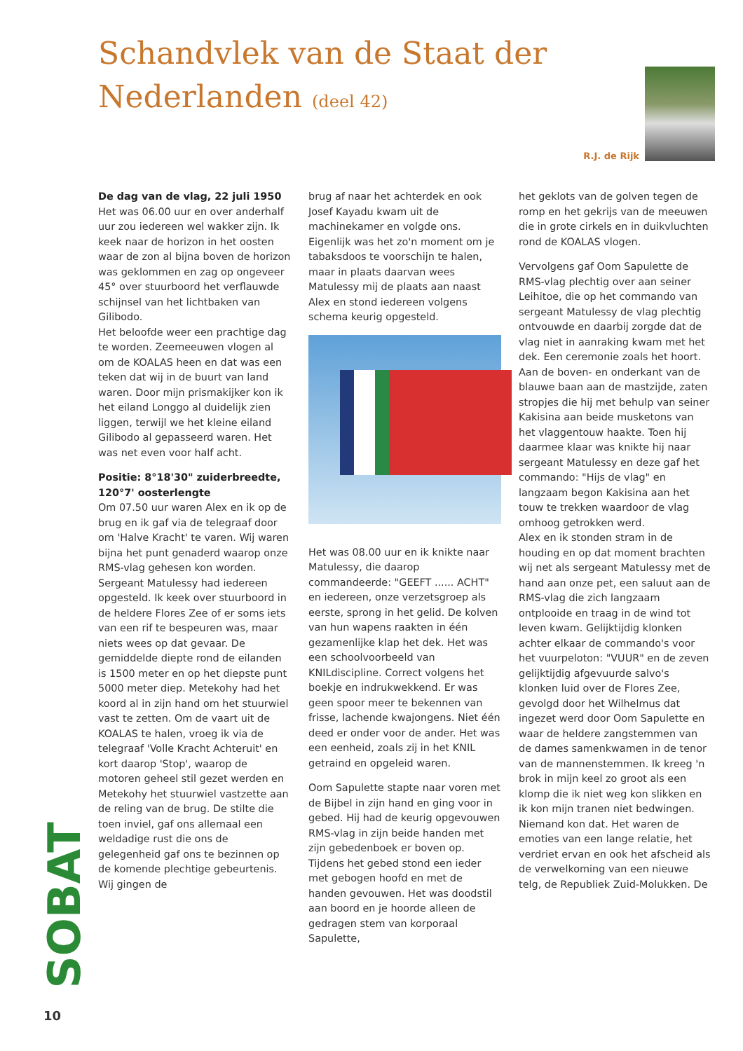Schandvlek van de Staat der
Nederlanden (deel 42)
R.J. de Rijk
De dag van de vlag, 22 juli 1950
Het was 06.00 uur en over anderhalf uur zou iedereen wel wakker zijn. Ik keek naar de horizon in het oosten waar de zon al bijna boven de horizon was geklommen en zag op ongeveer 45° over stuurboord het verflauwde schijnsel van het lichtbaken van Gilibodo.
Het beloofde weer een prachtige dag te worden. Zeemeeuwen vlogen al om de KOALAS heen en dat was een teken dat wij in de buurt van land waren. Door mijn prismakijker kon ik het eiland Longgo al duidelijk zien liggen, terwijl we het kleine eiland Gilibodo al gepasseerd waren. Het was net even voor half acht.
Positie: 8°18'30" zuiderbreedte, 120°7' oosterlengte
Om 07.50 uur waren Alex en ik op de brug en ik gaf via de telegraaf door om 'Halve Kracht' te varen. Wij waren bijna het punt genaderd waarop onze RMS-vlag gehesen kon worden. Sergeant Matulessy had iedereen opgesteld. Ik keek over stuurboord in de heldere Flores Zee of er soms iets van een rif te bespeuren was, maar niets wees op dat gevaar. De gemiddelde diepte rond de eilanden is 1500 meter en op het diepste punt 5000 meter diep. Metekohy had het koord al in zijn hand om het stuurwiel vast te zetten. Om de vaart uit de KOALAS te halen, vroeg ik via de telegraaf 'Volle Kracht Achteruit' en kort daarop 'Stop', waarop de motoren geheel stil gezet werden en Metekohy het stuurwiel vastzette aan de reling van de brug. De stilte die toen inviel, gaf ons allemaal een weldadige rust die ons de gelegenheid gaf ons te bezinnen op de komende plechtige gebeurtenis. Wij gingen de
brug af naar het achterdek en ook Josef Kayadu kwam uit de machinekamer en volgde ons. Eigenlijk was het zo'n moment om je tabaksdoos te voorschijn te halen, maar in plaats daarvan wees Matulessy mij de plaats aan naast Alex en stond iedereen volgens schema keurig opgesteld.
Het was 08.00 uur en ik knikte naar Matulessy, die daarop commandeerde: "GEEFT ...... ACHT" en iedereen, onze verzetsgroep als eerste, sprong in het gelid. De kolven van hun wapens raakten in één gezamenlijke klap het dek. Het was een schoolvoorbeeld van KNILdiscipline. Correct volgens het boekje en indrukwekkend. Er was geen spoor meer te bekennen van frisse, lachende kwajongens. Niet één deed er onder voor de ander. Het was een eenheid, zoals zij in het KNIL getraind en opgeleid waren.
Oom Sapulette stapte naar voren met de Bijbel in zijn hand en ging voor in gebed. Hij had de keurig opgevouwen RMS-vlag in zijn beide handen met zijn gebedenboek er boven op. Tijdens het gebed stond een ieder met gebogen hoofd en met de handen gevouwen. Het was doodstil aan boord en je hoorde alleen de gedragen stem van korporaal Sapulette,
het geklots van de golven tegen de romp en het gekrijs van de meeuwen die in grote cirkels en in duikvluchten rond de KOALAS vlogen.
Vervolgens gaf Oom Sapulette de RMS-vlag plechtig over aan seiner Leihitoe, die op het commando van sergeant Matulessy de vlag plechtig ontvouwde en daarbij zorgde dat de vlag niet in aanraking kwam met het dek. Een ceremonie zoals het hoort. Aan de boven- en onderkant van de blauwe baan aan de mastzijde, zaten stropjes die hij met behulp van seiner Kakisina aan beide musketons van het vlaggentouw haakte. Toen hij daarmee klaar was knikte hij naar sergeant Matulessy en deze gaf het commando: "Hijs de vlag" en langzaam begon Kakisina aan het touw te trekken waardoor de vlag omhoog getrokken werd.
Alex en ik stonden stram in de houding en op dat moment brachten wij net als sergeant Matulessy met de hand aan onze pet, een saluut aan de RMS-vlag die zich langzaam ontplooide en traag in de wind tot leven kwam. Gelijktijdig klonken achter elkaar de commando's voor het vuurpeloton: "VUUR" en de zeven gelijktijdig afgevuurde salvo's klonken luid over de Flores Zee, gevolgd door het Wilhelmus dat ingezet werd door Oom Sapulette en waar de heldere zangstemmen van de dames samenkwamen in de tenor van de mannenstemmen. Ik kreeg 'n brok in mijn keel zo groot als een klomp die ik niet weg kon slikken en ik kon mijn tranen niet bedwingen. Niemand kon dat. Het waren de emoties van een lange relatie, het verdriet ervan en ook het afscheid als de verwelkoming van een nieuwe telg, de Republiek Zuid-Molukken. De
SOBAT
10